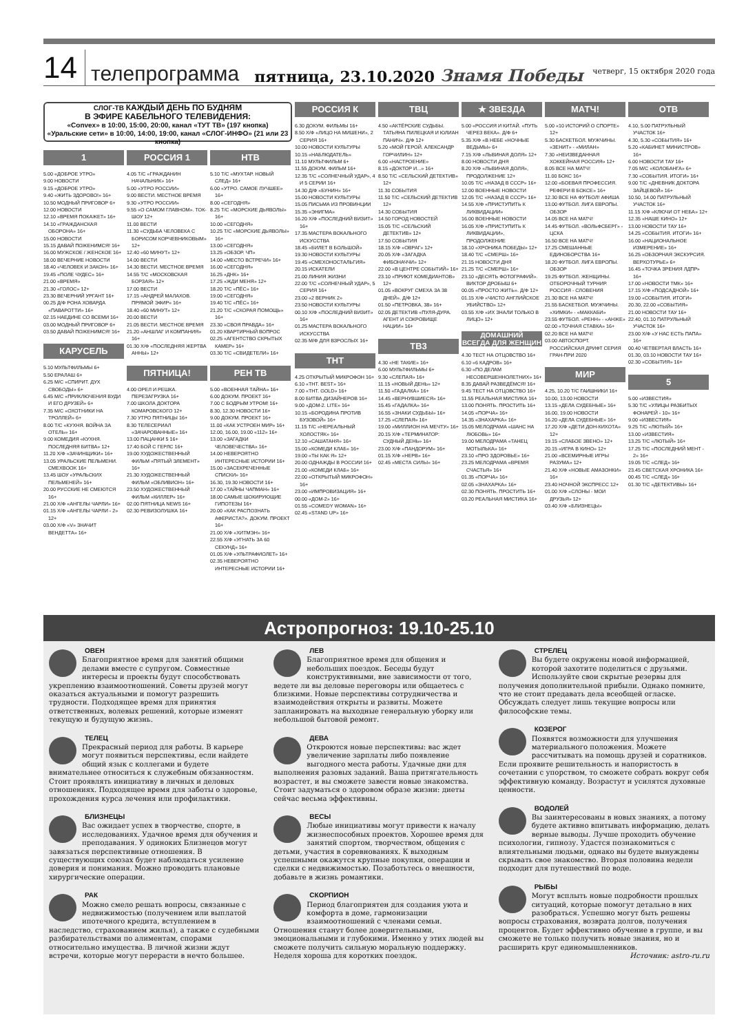14 телепрограмма пятница, 23.10.2020 Знамя Победы четверг, 15 октября 2020 года
СЛОГ-ТВ КАЖДЫЙ ДЕНЬ ПО БУДНЯМ
В ЭФИРЕ КАБЕЛЬНОГО ТЕЛЕВИДЕНИЯ:
«Convex» в 10:00, 15:00, 20:00, канал «ТУТ ТВ» (197 кнопка)
«Уральские сети» в 10:00, 14:00, 19:00, канал «СЛОГ-ИНФО» (21 или 23 кнопка)
1
5.00 «ДОБРОЕ УТРО»
9.00 НОВОСТИ
9.15 «ДОБРОЕ УТРО»
9.40 «ЖИТЬ ЗДОРОВО!» 16+
10.50 МОДНЫЙ ПРИГОВОР 6+
12.00 НОВОСТИ
12.10 «ВРЕМЯ ПОКАЖЕТ» 16+
14.10 «ГРАЖДАНСКАЯ ОБОРОНА» 16+
15.00 НОВОСТИ
15.15 ДАВАЙ ПОЖЕНИМСЯ! 16+
16.00 МУЖСКОЕ / ЖЕНСКОЕ 16+
18.00 ВЕЧЕРНИЕ НОВОСТИ
18.40 «ЧЕЛОВЕК И ЗАКОН» 16+
19.45 «ПОЛЕ ЧУДЕС» 16+
21.00 «ВРЕМЯ»
21.30 «ГОЛОС» 12+
23.30 ВЕЧЕРНИЙ УРГАНТ 16+
00.25 Д/Ф РОНА ХОВАРДА «ПАВАРОТТИ» 16+
02.15 НАЕДИНЕ СО ВСЕМИ 16+
03.00 МОДНЫЙ ПРИГОВОР 6+
03.50 ДАВАЙ ПОЖЕНИМСЯ! 16+
КАРУСЕЛЬ
5.10 МУЛЬТФИЛЬМЫ 6+
5.50 ЕРАЛАШ 6+
6.25 М/С «СПИРИТ. ДУХ СВОБОДЫ» 6+
6.45 М/С «ПРИКЛЮЧЕНИЯ ВУДИ И ЕГО ДРУЗЕЙ» 6+
7.35 М/С «ОХОТНИКИ НА ТРОЛЛЕЙ» 6+
8.00 Т/С «КУХНЯ. ВОЙНА ЗА ОТЕЛЬ» 16+
9.00 КОМЕДИЯ «КУХНЯ. ПОСЛЕДНЯЯ БИТВА» 12+
11.20 Х/Ф «ЗАЧИНЩИКИ» 16+
13.05 УРАЛЬСКИЕ ПЕЛЬМЕНИ. СМЕХBOOK 16+
13.45 ШОУ «УРАЛЬСКИХ ПЕЛЬМЕНЕЙ» 16+
20.00 РУССКИЕ НЕ СМЕЮТСЯ 16+
21.00 Х/Ф «АНГЕЛЫ ЧАРЛИ» 16+
01.15 Х/Ф «АНГЕЛЫ ЧАРЛИ - 2» 12+
03.00 Х/Ф «V» ЗНАЧИТ ВЕНДЕТТА» 16+
РОССИЯ 1
4.05 Т/С «ГРАЖДАНИН НАЧАЛЬНИК» 16+
5.00 «УТРО РОССИИ»
9.00 ВЕСТИ. МЕСТНОЕ ВРЕМЯ
9.30 «УТРО РОССИИ»
9.55 «О САМОМ ГЛАВНОМ». ТОК-ШОУ 12+
11.00 ВЕСТИ
11.30 «СУДЬБА ЧЕЛОВЕКА С БОРИСОМ КОРЧЕВНИКОВЫМ» 12+
12.40 «60 МИНУТ» 12+
14.00 ВЕСТИ
14.30 ВЕСТИ. МЕСТНОЕ ВРЕМЯ
14.55 Т/С «МОСКОВСКАЯ БОРЗАЯ» 12+
17.00 ВЕСТИ
17.15 «АНДРЕЙ МАЛАХОВ. ПРЯМОЙ ЭФИР» 16+
18.40 «60 МИНУТ» 12+
20.00 ВЕСТИ
21.05 ВЕСТИ. МЕСТНОЕ ВРЕМЯ
21.20 «АНШЛАГ И КОМПАНИЯ» 16+
01.30 Х/Ф «ПОСЛЕДНЯЯ ЖЕРТВА АННЫ» 12+
ПЯТНИЦА!
4.00 ОРЕЛ И РЕШКА. ПЕРЕЗАГРУЗКА 16+
7.00 ШКОЛА ДОКТОРА КОМАРОВСКОГО 12+
7.30 УТРО ПЯТНИЦЫ 16+
8.30 ТЕЛЕСЕРИАЛ «ЗАЧАРОВАННЫЕ» 16+
13.00 ПАЦАНКИ 5 16+
17.40 БОЙ С ГЕРЛС 16+
19.00 ХУДОЖЕСТВЕННЫЙ ФИЛЬМ «ПЯТЫЙ ЭЛЕМЕНТ» 16+
21.30 ХУДОЖЕСТВЕННЫЙ ФИЛЬМ «ОБЛИВИОН» 16+
23.50 ХУДОЖЕСТВЕННЫЙ ФИЛЬМ «КИЛЛЕР» 16+
02.00 ПЯТНИЦА NEWS 16+
02.30 РЕВИЗОЛУШКА 16+
НТВ
5.10 Т/С «МУХТАР. НОВЫЙ СЛЕД» 16+
6.00 «УТРО. САМОЕ ЛУЧШЕЕ» 16+
8.00 «СЕГОДНЯ»
8.25 Т/С «МОРСКИЕ ДЬЯВОЛЫ» 16+
10.00 «СЕГОДНЯ»
10.25 Т/С «МОРСКИЕ ДЬЯВОЛЫ» 16+
13.00 «СЕГОДНЯ»
13.25 «ОБЗОР. ЧП»
14.00 «МЕСТО ВСТРЕЧИ» 16+
16.00 «СЕГОДНЯ»
16.25 «ДНК» 16+
17.25 «ЖДИ МЕНЯ» 12+
18.20 Т/С «ПЁС» 16+
19.00 «СЕГОДНЯ»
19.40 Т/С «ПЁС» 16+
21.20 Т/С «СКОРАЯ ПОМОЩЬ» 16+
23.30 «СВОЯ ПРАВДА» 16+
01.20 КВАРТИРНЫЙ ВОПРОС
02.25 «АГЕНТСТВО СКРЫТЫХ КАМЕР» 16+
03.30 Т/С «СВИДЕТЕЛИ» 16+
РЕН ТВ
5.00 «ВОЕННАЯ ТАЙНА» 16+
6.00 ДОКУМ. ПРОЕКТ 16+
7.00 С БОДРЫМ УТРОМ! 16+
8.30, 12.30 НОВОСТИ 16+
9.00 ДОКУМ. ПРОЕКТ 16+
11.00 «КАК УСТРОЕН МИР» 16+
12.00, 16.00, 19.00 «112» 16+
13.00 «ЗАГАДКИ ЧЕЛОВЕЧЕСТВА» 16+
14.00 НЕВЕРОЯТНО ИНТЕРЕСНЫЕ ИСТОРИИ 16+
15.00 «ЗАСЕКРЕЧЕННЫЕ СПИСКИ» 16+
16.30, 19.30 НОВОСТИ 16+
17.00 «ТАЙНЫ ЧАПМАН» 16+
18.00 САМЫЕ ШОКИРУЮЩИЕ ГИПОТЕЗЫ 16+
20.00 «КАК РАСПОЗНАТЬ АФЕРИСТА?». ДОКУМ. ПРОЕКТ 16+
21.00 Х/Ф «ХИТМЭН» 16+
22.55 Х/Ф «УГНАТЬ ЗА 60 СЕКУНД» 16+
01.05 Х/Ф «УЛЬТРАФИОЛЕТ» 16+
02.35 НЕВЕРОЯТНО ИНТЕРЕСНЫЕ ИСТОРИИ 16+
РОССИЯ К
6.30 ДОКУМ. ФИЛЬМЫ 16+
8.50 Х/Ф «ЛИЦО НА МИШЕНИ», 2 СЕРИЯ 16+
10.00 НОВОСТИ КУЛЬТУРЫ
10.15 «НАБЛЮДАТЕЛЬ»
11.10 МУЛЬТФИЛЬМ 6+
11.55 ДОКУМ. ФИЛЬМ 16+
12.35 Т/С «СОЛНЕЧНЫЙ УДАР», 4 И 5 СЕРИИ 16+
14.30 Д/Ф «БУНИН» 16+
15.00 НОВОСТИ КУЛЬТУРЫ
15.05 ПИСЬМА ИЗ ПРОВИНЦИИ
15.35 «ЭНИГМА»
16.20 Х/Ф «ПОСЛЕДНИЙ ВИЗИТ» 16+
17.35 МАСТЕРА ВОКАЛЬНОГО ИСКУССТВА
18.45 «БИЛЕТ В БОЛЬШОЙ»
19.30 НОВОСТИ КУЛЬТУРЫ
19.45 «СМЕХОНОСТАЛЬГИЯ»
20.15 ИСКАТЕЛИ
21.00 ЛИНИЯ ЖИЗНИ
22.00 Т/С «СОЛНЕЧНЫЙ УДАР», 5 СЕРИЯ 16+
23.00 «2 ВЕРНИК 2»
23.50 НОВОСТИ КУЛЬТУРЫ
00.10 Х/Ф «ПОСЛЕДНИЙ ВИЗИТ» 16+
01.25 МАСТЕРА ВОКАЛЬНОГО ИСКУССТВА
02.35 М/Ф ДЛЯ ВЗРОСЛЫХ 16+
ТНТ
4.25 ОТКРЫТЫЙ МИКРОФОН 16+
6.10 «THT. BEST» 16+
7.00 «THT. GOLD» 16+
8.00 БИТВА ДИЗАЙНЕРОВ 16+
9.00 «ДОМ-2. LITE» 16+
10.15 «БОРОДИНА ПРОТИВ БУЗОВОЙ» 16+
11.15 Т/С «НЕРЕАЛЬНЫЙ ХОЛОСТЯК» 16+
12.10 «САШАТАНЯ» 16+
15.00 «КОМЕДИ КЛАБ» 16+
19.00 «ТЫ КАК Я» 12+
20.00 ОДНАЖДЫ В РОССИИ 16+
21.00 «КОМЕДИ КЛАБ» 16+
22.00 «ОТКРЫТЫЙ МИКРОФОН» 16+
23.00 «ИМПРОВИЗАЦИЯ» 16+
00.00 «ДОМ-2» 16+
01.55 «COMEDY WOMAN» 16+
02.45 «STAND UP» 16+
ТВЦ
4.50 «АКТЁРСКИЕ СУДЬБЫ. ТАТЬЯНА ПИЛЕЦКАЯ И ЮЛИАН ПАНИЧ». Д/Ф 12+
5.20 «МОЙ ГЕРОЙ. АЛЕКСАНДР ГОРЧИЛИН» 12+
6.00 «НАСТРОЕНИЕ»
8.15 «ДОКТОР И...» 16+
8.50 Т/С «СЕЛЬСКИЙ ДЕТЕКТИВ» 12+
11.30 СОБЫТИЯ
11.50 Т/С «СЕЛЬСКИЙ ДЕТЕКТИВ 12+
14.30 СОБЫТИЯ
14.50 ГОРОД НОВОСТЕЙ
15.05 Т/С «СЕЛЬСКИЙ ДЕТЕКТИВ» 12+
17.50 СОБЫТИЯ
18.15 Х/Ф «ОВРАГ» 12+
20.05 Х/Ф «ЗАГАДКА ФИБОНАЧЧИ» 12+
22.00 «В ЦЕНТРЕ СОБЫТИЙ» 16+
23.10 «ПРИЮТ КОМЕДИАНТОВ» 12+
01.05 «ВОКРУГ СМЕХА ЗА 38 ДНЕЙ». Д/Ф 12+
01.50 «ПЕТРОВКА, 38» 16+
02.05 ДЕТЕКТИВ «ПУЛЯ-ДУРА. АГЕНТ И СОКРОВИЩЕ НАЦИИ» 16+
ТВ3
4.30 «НЕ ТАКИЕ» 16+
6.00 МУЛЬТФИЛЬМЫ 6+
9.30 «СЛЕПАЯ» 16+
11.15 «НОВЫЙ ДЕНЬ» 12+
11.50 «ГАДАЛКА» 16+
14.45 «ВЕРНУВШИЕСЯ» 16+
15.45 «ГАДАЛКА» 16+
16.55 «ЗНАКИ СУДЬБЫ» 16+
17.25 «СЛЕПАЯ» 16+
19.00 «МИЛЛИОН НА МЕЧТУ» 16+
20.15 Х/Ф «ТЕРМИНАТОР: СУДНЫЙ ДЕНЬ» 16+
23.00 Х/Ф «ПАНДОРУМ» 16+
01.15 Х/Ф «НЕРВ» 16+
02.45 «МЕСТА СИЛЫ» 16+
★ ЗВЕЗДА
5.00 «РОССИЯ И КИТАЙ. «ПУТЬ ЧЕРЕЗ ВЕКА». Д/Ф 6+
5.35 Х/Ф «В НЕБЕ «НОЧНЫЕ ВЕДЬМЫ» 6+
7.15 Х/Ф «ЛЬВИНАЯ ДОЛЯ» 12+
8.00 НОВОСТИ ДНЯ
8.20 Х/Ф «ЛЬВИНАЯ ДОЛЯ», ПРОДОЛЖЕНИЕ 12+
10.05 Т/С «НАЗАД В СССР» 16+
12.00 ВОЕННЫЕ НОВОСТИ
12.05 Т/С «НАЗАД В СССР» 16+
14.55 Х/Ф «ПРИСТУПИТЬ К ЛИКВИДАЦИИ»
16.00 ВОЕННЫЕ НОВОСТИ
16.05 Х/Ф «ПРИСТУПИТЬ К ЛИКВИДАЦИИ», ПРОДОЛЖЕНИЕ
18.10 «ХРОНИКА ПОБЕДЫ» 12+
18.40 Т/С «СМЕРШ» 16+
21.15 НОВОСТИ ДНЯ
21.25 Т/С «СМЕРШ» 16+
23.10 «ДЕСЯТЬ ФОТОГРАФИЙ». ВИКТОР ДРОБЫШ 6+
00.05 «ПРОСТО ЖИТЬ». Д/Ф 12+
01.15 Х/Ф «ЧИСТО АНГЛИЙСКОЕ УБИЙСТВО» 12+
03.55 Х/Ф «ИХ ЗНАЛИ ТОЛЬКО В ЛИЦО» 12+
ДОМАШНИЙ
ВСЕГДА ДЛЯ ЖЕНЩИН
4.30 ТЕСТ НА ОТЦОВСТВО 16+
6.10 «6 КАДРОВ» 16+
6.30 «ПО ДЕЛАМ НЕСОВЕРШЕННОЛЕТНИХ» 16+
8.35 ДАВАЙ РАЗВЕДЁМСЯ! 16+
9.45 ТЕСТ НА ОТЦОВСТВО 16+
11.55 РЕАЛЬНАЯ МИСТИКА 16+
13.00 ПОНЯТЬ. ПРОСТИТЬ 16+
14.05 «ПОРЧА» 16+
14.35 «ЗНАХАРКА» 16+
15.05 МЕЛОДРАМА «ШАНС НА ЛЮБОВЬ» 16+
19.00 МЕЛОДРАМА «ТАНЕЦ МОТЫЛЬКА» 16+
23.10 «ПРО ЗДОРОВЬЕ» 16+
23.25 МЕЛОДРАМА «ВРЕМЯ СЧАСТЬЯ» 16+
01.35 «ПОРЧА» 16+
02.05 «ЗНАХАРКА» 16+
02.30 ПОНЯТЬ. ПРОСТИТЬ 16+
03.20 РЕАЛЬНАЯ МИСТИКА 16+
МАТЧ!
5.00 «10 ИСТОРИЙ О СПОРТЕ» 12+
5.30 БАСКЕТБОЛ. МУЖЧИНЫ. «ЗЕНИТ» - «МИЛАН»
7.30 «НЕИЗВЕДАННАЯ ХОККЕЙНАЯ РОССИЯ» 12+
8.05 ВСЕ НА МАТЧ!
11.00 БОКС 16+
12.00 «БОЕВАЯ ПРОФЕССИЯ. РЕФЕРИ В БОКСЕ» 16+
12.30 ВСЕ НА ФУТБОЛ! АФИША
13.00 ФУТБОЛ. ЛИГА ЕВРОПЫ. ОБЗОР
14.05 ВСЕ НА МАТЧ!
14.45 ФУТБОЛ. «ВОЛЬФСБЕРГ» - ЦСКА
16.50 ВСЕ НА МАТЧ!
17.25 СМЕШАННЫЕ ЕДИНОБОРСТВА 16+
18.20 ФУТБОЛ. ЛИГА ЕВРОПЫ. ОБЗОР
19.25 ФУТБОЛ. ЖЕНЩИНЫ. ОТБОРОЧНЫЙ ТУРНИР. РОССИЯ - СЛОВЕНИЯ
21.30 ВСЕ НА МАТЧ!
21.55 БАСКЕТБОЛ. МУЖЧИНЫ. «ХИМКИ» - «МАККАБИ»
23.55 ФУТБОЛ. «РЕНН» - «АНЖЕ»
02.00 «ТОЧНАЯ СТАВКА» 16+
02.20 ВСЕ НА МАТЧ!
03.00 АВТОСПОРТ. РОССИЙСКАЯ ДРИФТ СЕРИЯ ГРАН-ПРИ 2020
МИР
4.25, 10.20 Т/С ГАИШНИКИ 16+
10.00, 13.00 НОВОСТИ
13.15 «ДЕЛА СУДЕБНЫЕ» 16+
16.00, 19.00 НОВОСТИ
16.20 «ДЕЛА СУДЕБНЫЕ» 16+
17.20 Х/Ф «ДЕТИ ДОН-КИХОТА» 12+
19.15 «СЛАБОЕ ЗВЕНО» 12+
20.15 «ИГРА В КИНО» 12+
21.00 «ВСЕМИРНЫЕ ИГРЫ РАЗУМА» 12+
21.40 Х/Ф «НОВЫЕ АМАЗОНКИ» 16+
23.40 НОЧНОЙ ЭКСПРЕСС 12+
01.00 Х/Ф «СЛОНЫ - МОИ ДРУЗЬЯ» 12+
03.40 Х/Ф «БЛИЗНЕЦЫ»
ОТВ
4.10, 5.00 ПАТРУЛЬНЫЙ УЧАСТОК 16+
4.30, 5.30 «СОБЫТИЯ» 16+
5.20 «КАБИНЕТ МИНИСТРОВ» 16+
6.00 НОВОСТИ ТАУ 16+
7.05 М/С «КОЛОБАНГА» 6+
7.30 «СОБЫТИЯ. ИТОГИ» 16+
9.00 Т/С «ДНЕВНИК ДОКТОРА ЗАЙЦЕВОЙ» 16+
10.50, 14.00 ПАТРУЛЬНЫЙ УЧАСТОК 16+
11.15 Х/Ф «КЛЮЧИ ОТ НЕБА» 12+
12.35 «НАШЕ КИНО» 12+
13.00 НОВОСТИ ТАУ 16+
14.25 «СОБЫТИЯ. ИТОГИ» 16+
16.00 «НАЦИОНАЛЬНОЕ ИЗМЕРЕНИЕ» 16+
16.25 «ОБЗОРНАЯ ЭКСКУРСИЯ. ВЕРХОТУРЬЕ» 6+
16.45 «ТОЧКА ЗРЕНИЯ ЛДПР» 16+
17.00 «НОВОСТИ ТМК» 16+
17.15 Х/Ф «ПОДСАДНОЙ» 16+
19.00 «СОБЫТИЯ. ИТОГИ»
20.30, 22.00 «СОБЫТИЯ»
21.00 НОВОСТИ ТАУ 16+
22.40, 01.10 ПАТРУЛЬНЫЙ УЧАСТОК 16+
23.00 Х/Ф «У НАС ЕСТЬ ПАПА» 16+
00.40 ЧЕТВЕРТАЯ ВЛАСТЬ 16+
01.30, 03.10 НОВОСТИ ТАУ 16+
02.30 «СОБЫТИЯ» 16+
5
5.00 «ИЗВЕСТИЯ»
5.30 Т/С «УЛИЦЫ РАЗБИТЫХ ФОНАРЕЙ - 10» 16+
9.00 «ИЗВЕСТИЯ»
9.25 Т/С «ЛЮТЫЙ» 16+
13.00 «ИЗВЕСТИЯ»
13.25 Т/С «ЛЮТЫЙ» 16+
17.25 Т/С «ПОСЛЕДНИЙ МЕНТ - 2» 16+
19.05 Т/С «СЛЕД» 16+
23.45 СВЕТСКАЯ ХРОНИКА 16+
00.45 Т/С «СЛЕД» 16+
01.30 Т/С «ДЕТЕКТИВЫ» 16+
Астропрогноз: 19.10-25.10
ОВЕН
Благоприятное время для занятий общими делами вместе с супругом. Совместные интересы и проекты будут способствовать укреплению взаимоотношений. Советы друзей могут оказаться актуальными и помогут разрешить трудности. Подходящее время для принятия ответственных, волевых решений, которые изменят текущую и будущую жизнь.
ТЕЛЕЦ
Прекрасный период для работы. В карьере могут появиться перспективы, если найдете общий язык с коллегами и будете внимательнее относиться к служебным обязанностям. Стоит проявлять инициативу в личных и деловых отношениях. Подходящее время для заботы о здоровье, прохождения курса лечения или профилактики.
БЛИЗНЕЦЫ
Вас ожидает успех в творчестве, спорте, в исследованиях. Удачное время для обучения и преподавания. У одиноких Близнецов могут завязаться перспективные отношения. В существующих союзах будет наблюдаться усиление доверия и понимания. Можно проводить плановые хирургические операции.
РАК
Можно смело решать вопросы, связанные с недвижимостью (получением или выплатой ипотечного кредита, вступлением в наследство, страхованием жилья), а также с судебными разбирательствами по алиментам, спорами относительно имущества. В личной жизни ждут встречи, которые могут перерасти в нечто большее.
ЛЕВ
Благоприятное время для общения и небольших поездок. Беседы будут конструктивными, вне зависимости от того, ведете ли вы деловые переговоры или общаетесь с близкими. Новые перспективы сотрудничества и взаимодействия открыты и развиты. Можете запланировать на выходные генеральную уборку или небольшой бытовой ремонт.
ДЕВА
Откроются новые перспективы: вас ждет увеличение зарплаты либо появление выгодного места работы. Удачные дни для выполнения разовых заданий. Ваша притягательность возрастет, и вы сможете завести новые знакомства. Стоит задуматься о здоровом образе жизни: диеты сейчас весьма эффективны.
ВЕСЫ
Любые инициативы могут привести к началу жизнеспособных проектов. Хорошее время для занятий спортом, творчеством, общения с детьми, участия в соревнованиях. К выходным успешными окажутся крупные покупки, операции и сделки с недвижимостью. Позаботьтесь о внешности, добавьте в жизнь романтики.
СКОРПИОН
Период благоприятен для создания уюта и комфорта в доме, гармонизации взаимоотношений с членами семьи. Отношения станут более доверительными, эмоциональными и глубокими. Именно у этих людей вы сможете получить сильную моральную поддержку. Неделя хороша для коротких поездок.
СТРЕЛЕЦ
Вы будете окружены новой информацией, которой захотите поделиться с друзьями. Используйте свои скрытые резервы для получения дополнительной прибыли. Однако помните, что не стоит предавать дела всеобщей огласке. Обсуждать следует лишь текущие вопросы или философские темы.
КОЗЕРОГ
Появятся возможности для улучшения материального положения. Можете рассчитывать на помощь друзей и соратников. Если проявите решительность и напористость в сочетании с упорством, то сможете собрать вокруг себя эффективную команду. Возрастут и усилятся духовные ценности.
ВОДОЛЕЙ
Вы заинтересованы в новых знаниях, а потому будете активно впитывать информацию, делать верные выводы. Лучше проходить обучение психологии, гипнозу. Удастся познакомиться с влиятельными людьми, однако вы будете вынуждены скрывать свое знакомство. Вторая половина недели подходит для путешествий по воде.
РЫБЫ
Могут всплыть новые подробности прошлых ситуаций, которые помогут детально в них разобраться. Успешно могут быть решены вопросы страхования, возврата долгов, получения процентов. Будет эффективно обучение в группе, и вы сможете не только получить новые знания, но и расширить круг единомышленников.
Источник: astro-ru.ru